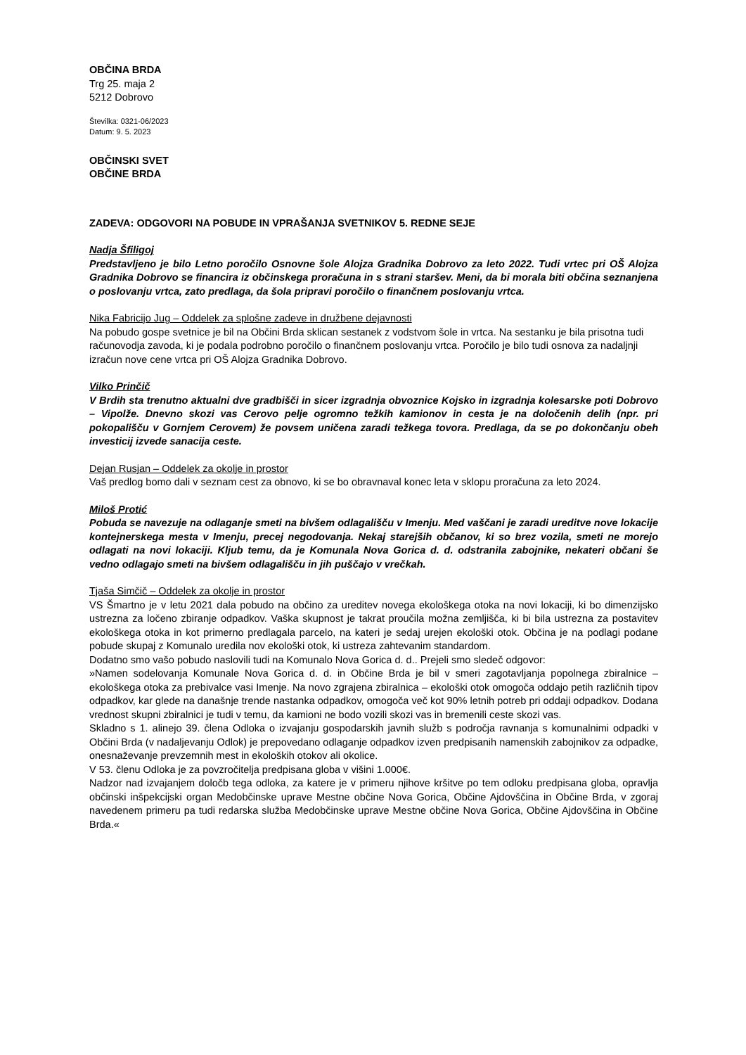OBČINA BRDA
Trg 25. maja 2
5212 Dobrovo
Številka: 0321-06/2023
Datum: 9. 5. 2023
OBČINSKI SVET
OBČINE BRDA
ZADEVA: ODGOVORI NA POBUDE IN VPRAŠANJA SVETNIKOV 5. REDNE SEJE
Nadja Šfiligoj
Predstavljeno je bilo Letno poročilo Osnovne šole Alojza Gradnika Dobrovo za leto 2022. Tudi vrtec pri OŠ Alojza Gradnika Dobrovo se financira iz občinskega proračuna in s strani staršev. Meni, da bi morala biti občina seznanjena o poslovanju vrtca, zato predlaga, da šola pripravi poročilo o finančnem poslovanju vrtca.
Nika Fabricijo Jug – Oddelek za splošne zadeve in družbene dejavnosti
Na pobudo gospe svetnice je bil na Občini Brda sklican sestanek z vodstvom šole in vrtca. Na sestanku je bila prisotna tudi računovodja zavoda, ki je podala podrobno poročilo o finančnem poslovanju vrtca. Poročilo je bilo tudi osnova za nadaljnji izračun nove cene vrtca pri OŠ Alojza Gradnika Dobrovo.
Vilko Prinčič
V Brdih sta trenutno aktualni dve gradbišči in sicer izgradnja obvoznice Kojsko in izgradnja kolesarske poti Dobrovo – Vipolže. Dnevno skozi vas Cerovo pelje ogromno težkih kamionov in cesta je na določenih delih (npr. pri pokopališču v Gornjem Cerovem) že povsem uničena zaradi težkega tovora. Predlaga, da se po dokončanju obeh investicij izvede sanacija ceste.
Dejan Rusjan – Oddelek za okolje in prostor
Vaš predlog bomo dali v seznam cest za obnovo, ki se bo obravnaval konec leta v sklopu proračuna za leto 2024.
Miloš Protić
Pobuda se navezuje na odlaganje smeti na bivšem odlagališču v Imenju. Med vaščani je zaradi ureditve nove lokacije kontejnerskega mesta v Imenju, precej negodovanja. Nekaj starejših občanov, ki so brez vozila, smeti ne morejo odlagati na novi lokaciji. Kljub temu, da je Komunala Nova Gorica d. d. odstranila zabojnike, nekateri občani še vedno odlagajo smeti na bivšem odlagališču in jih puščajo v vrečkah.
Tjaša Simčič – Oddelek za okolje in prostor
VS Šmartno je v letu 2021 dala pobudo na občino za ureditev novega ekološkega otoka na novi lokaciji, ki bo dimenzijsko ustrezna za ločeno zbiranje odpadkov. Vaška skupnost je takrat proučila možna zemljišča, ki bi bila ustrezna za postavitev ekološkega otoka in kot primerno predlagala parcelo, na kateri je sedaj urejen ekološki otok. Občina je na podlagi podane pobude skupaj z Komunalo uredila nov ekološki otok, ki ustreza zahtevanim standardom.
Dodatno smo vašo pobudo naslovili tudi na Komunalo Nova Gorica d. d.. Prejeli smo sledeč odgovor:
»Namen sodelovanja Komunale Nova Gorica d. d. in Občine Brda je bil v smeri zagotavljanja popolnega zbiralnice – ekološkega otoka za prebivalce vasi Imenje. Na novo zgrajena zbiralnica – ekološki otok omogoča oddajo petih različnih tipov odpadkov, kar glede na današnje trende nastanka odpadkov, omogoča več kot 90% letnih potreb pri oddaji odpadkov. Dodana vrednost skupni zbiralnici je tudi v temu, da kamioni ne bodo vozili skozi vas in bremenili ceste skozi vas.
Skladno s 1. alinejo 39. člena Odloka o izvajanju gospodarskih javnih služb s področja ravnanja s komunalnimi odpadki v Občini Brda (v nadaljevanju Odlok) je prepovedano odlaganje odpadkov izven predpisanih namenskih zabojnikov za odpadke, onesnaževanje prevzemnih mest in ekoloških otokov ali okolice.
V 53. členu Odloka je za povzročitelja predpisana globa v višini 1.000€.
Nadzor nad izvajanjem določb tega odloka, za katere je v primeru njihove kršitve po tem odloku predpisana globa, opravlja občinski inšpekcijski organ Medobčinske uprave Mestne občine Nova Gorica, Občine Ajdovščina in Občine Brda, v zgoraj navedenem primeru pa tudi redarska služba Medobčinske uprave Mestne občine Nova Gorica, Občine Ajdovščina in Občine Brda.«